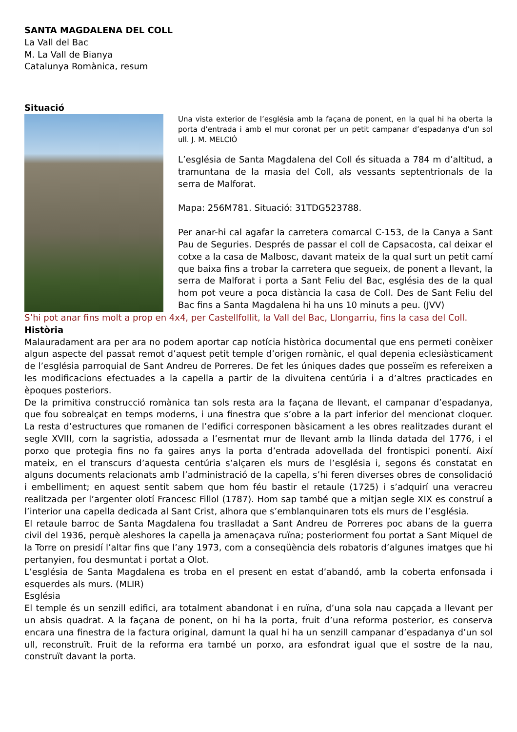SANTA MAGDALENA DEL COLL
La Vall del Bac
M. La Vall de Bianya
Catalunya Romànica, resum
Situació
Una vista exterior de l’església amb la façana de ponent, en la qual hi ha oberta la porta d’entrada i amb el mur coronat per un petit campanar d’espadanya d’un sol ull. J. M. MELCIÓ
L’església de Santa Magdalena del Coll és situada a 784 m d’altitud, a tramuntana de la masia del Coll, als vessants septentrionals de la serra de Malforat.
Mapa: 256M781. Situació: 31TDG523788.
Per anar-hi cal agafar la carretera comarcal C-153, de la Canya a Sant Pau de Seguries. Després de passar el coll de Capsacosta, cal deixar el cotxe a la casa de Malbosc, davant mateix de la qual surt un petit camí que baixa fins a trobar la carretera que segueix, de ponent a llevant, la serra de Malforat i porta a Sant Feliu del Bac, església des de la qual hom pot veure a poca distància la casa de Coll. Des de Sant Feliu del Bac fins a Santa Magdalena hi ha uns 10 minuts a peu. (JVV)
S’hi pot anar fins molt a prop en 4x4, per Castellfollit, la Vall del Bac, Llongarriu, fins la casa del Coll.
Història
Malauradament ara per ara no podem aportar cap notícia històrica documental que ens permeti conèixer algun aspecte del passat remot d’aquest petit temple d’origen romànic, el qual depenia eclesiàsticament de l’església parroquial de Sant Andreu de Porreres. De fet les úniques dades que posseïm es refereixen a les modificacions efectuades a la capella a partir de la divuitena centúria i a d’altres practicades en èpoques posteriors.
De la primitiva construcció romànica tan sols resta ara la façana de llevant, el campanar d’espadanya, que fou sobrealçat en temps moderns, i una finestra que s’obre a la part inferior del mencionat cloquer. La resta d’estructures que romanen de l’edifici corresponen bàsicament a les obres realitzades durant el segle XVIII, com la sagristia, adossada a l’esmentat mur de llevant amb la llinda datada del 1776, i el porxo que protegia fins no fa gaires anys la porta d’entrada adovellada del frontispici ponentí. Així mateix, en el transcurs d’aquesta centúria s’alçaren els murs de l’església i, segons és constatat en alguns documents relacionats amb l’administració de la capella, s’hi feren diverses obres de consolidació i embelliment; en aquest sentit sabem que hom féu bastir el retaule (1725) i s’adquirí una veracreu realitzada per l’argenter olotí Francesc Fillol (1787). Hom sap també que a mitjan segle XIX es construí a l’interior una capella dedicada al Sant Crist, alhora que s’emblanquinaren tots els murs de l’església.
El retaule barroc de Santa Magdalena fou traslladat a Sant Andreu de Porreres poc abans de la guerra civil del 1936, perquè aleshores la capella ja amenaçava ruïna; posteriorment fou portat a Sant Miquel de la Torre on presidí l’altar fins que l’any 1973, com a conseqüència dels robatoris d’algunes imatges que hi pertanyien, fou desmuntat i portat a Olot.
L’església de Santa Magdalena es troba en el present en estat d’abandó, amb la coberta enfonsada i esquerdes als murs. (MLIR)
Església
El temple és un senzill edifici, ara totalment abandonat i en ruïna, d’una sola nau capçada a llevant per un absis quadrat. A la façana de ponent, on hi ha la porta, fruit d’una reforma posterior, es conserva encara una finestra de la factura original, damunt la qual hi ha un senzill campanar d’espadanya d’un sol ull, reconstruït. Fruit de la reforma era també un porxo, ara esfondrat igual que el sostre de la nau, construït davant la porta.